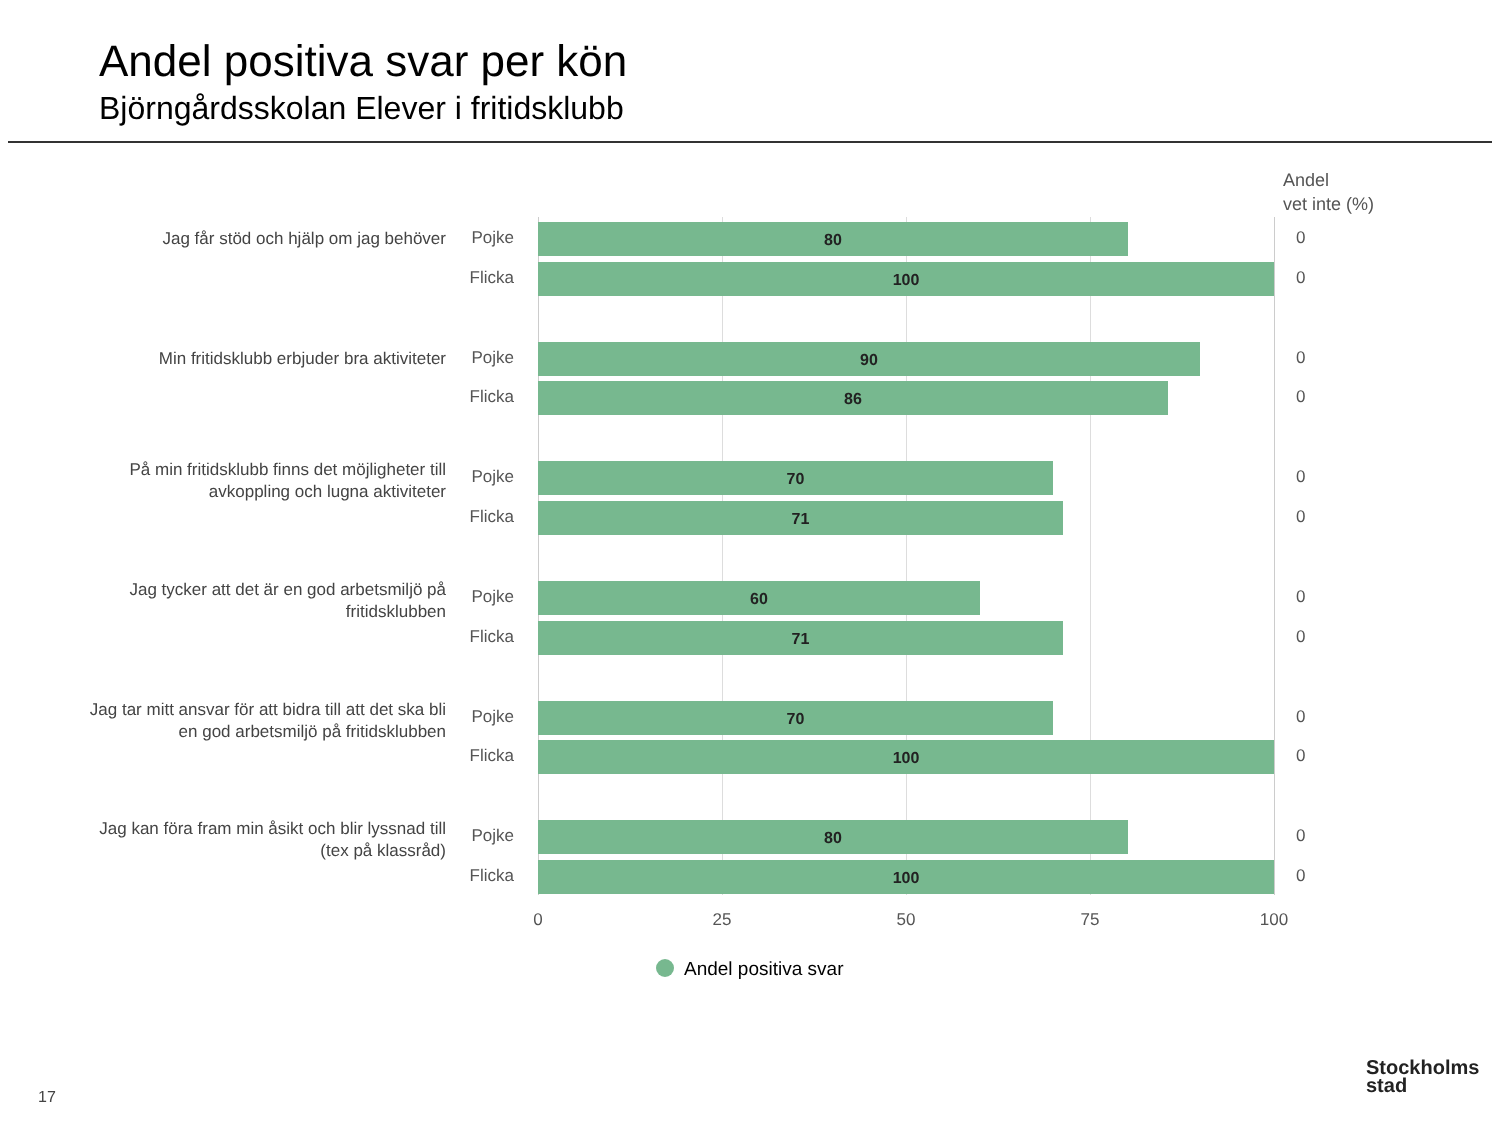Andel positiva svar per kön
Björngårdsskolan Elever i fritidsklubb
Andel
vet inte (%)
Jag får stöd och hjälp om jag behöver
Pojke 80 0
Flicka 100 0
Min fritidsklubb erbjuder bra aktiviteter
Pojke 90 0
Flicka 86 0
På min fritidsklubb finns det möjligheter till avkoppling och lugna aktiviteter
Pojke 70 0
Flicka 71 0
Jag tycker att det är en god arbetsmiljö på fritidsklubben
Pojke 60 0
Flicka 71 0
Jag tar mitt ansvar för att bidra till att det ska bli en god arbetsmiljö på fritidsklubben
Pojke 70 0
Flicka 100 0
Jag kan föra fram min åsikt och blir lyssnad till (tex på klassråd)
Pojke 80 0
Flicka 100 0
0 25 50 75 100
Andel positiva svar
17
Stockholms
stad